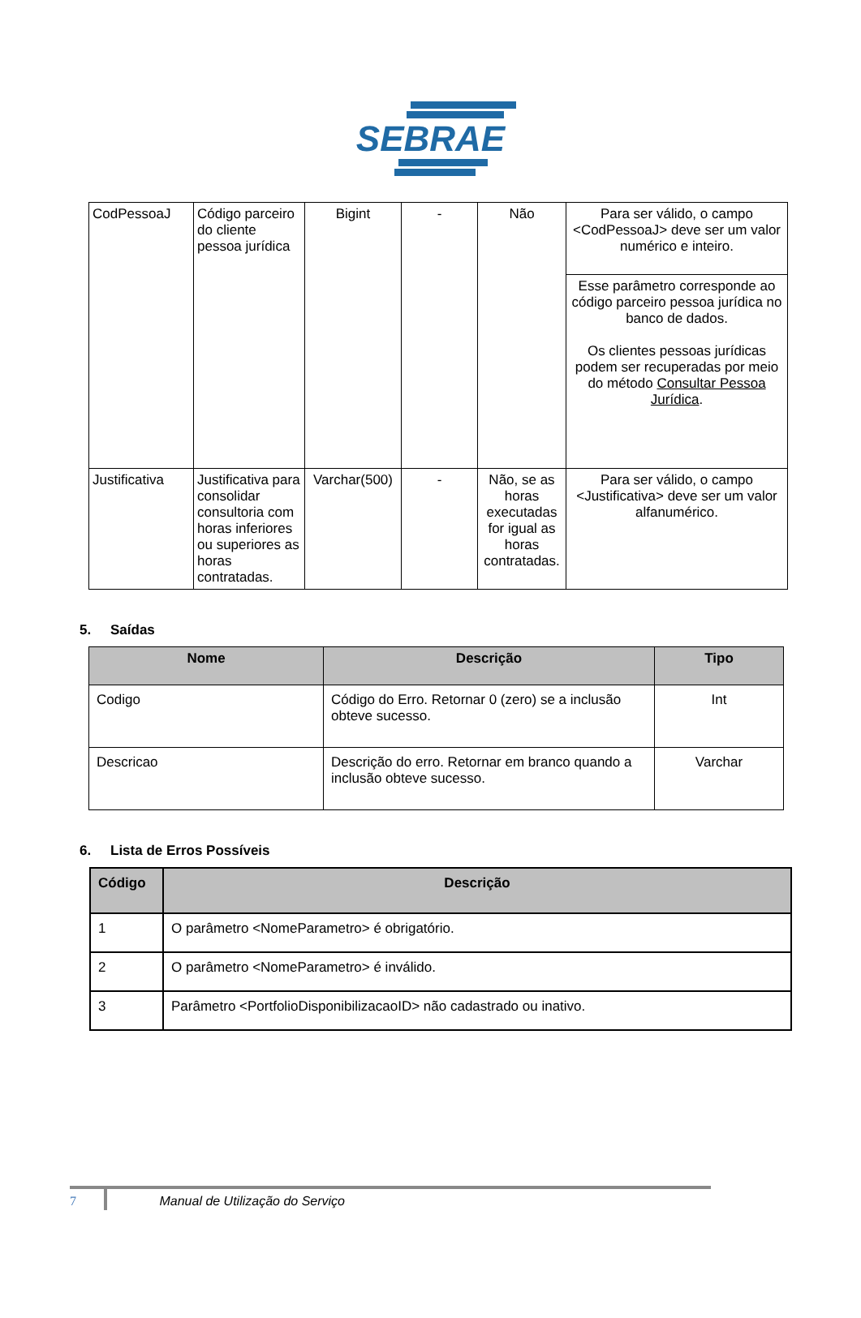SEBRAE
| CodPessoaJ | Código parceiro do cliente pessoa jurídica | Bigint | - | Não | Para ser válido, o campo <CodPessoaJ> deve ser um valor numérico e inteiro. |
| | | | | | Esse parâmetro corresponde ao código parceiro pessoa jurídica no banco de dados. Os clientes pessoas jurídicas podem ser recuperadas por meio do método Consultar Pessoa Jurídica . |
| Justificativa | Justificativa para consolidar consultoria com horas inferiores ou superiores as horas contratadas. | Varchar(500) | - | Não, se as horas executadas for igual as horas contratadas. | Para ser válido, o campo <Justificativa> deve ser um valor alfanumérico. |
5. Saídas
| Nome | Descrição | Tipo |
| --- | --- | --- |
| Codigo | Código do Erro. Retornar 0 (zero) se a inclusão obteve sucesso. | Int |
| Descricao | Descrição do erro. Retornar em branco quando a inclusão obteve sucesso. | Varchar |
6. Lista de Erros Possíveis
| Código | Descrição |
| --- | --- |
| 1 | O parâmetro <NomeParametro> é obrigatório. |
| 2 | O parâmetro <NomeParametro> é inválido. |
| 3 | Parâmetro <PortfolioDisponibilizacaoID> não cadastrado ou inativo. |
7 Manual de Utilização do Serviço